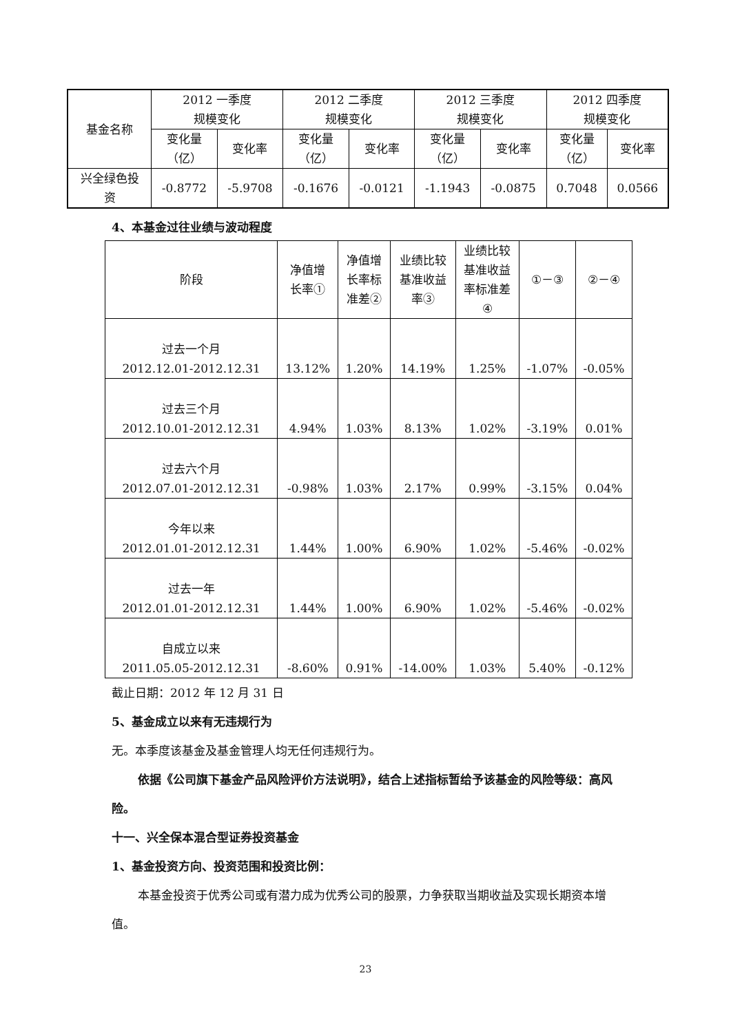| 基金名称 | 2012 一季度 规模变化 | | 2012 二季度 规模变化 | | 2012 三季度 规模变化 | | 2012 四季度 规模变化 | |
| --- | --- | --- | --- | --- | --- | --- | --- | --- |
| | 变化量 （亿） | 变化率 | 变化量 （亿） | 变化率 | 变化量 （亿） | 变化率 | 变化量 （亿） | 变化率 |
| 兴全绿色投 资 | -0.8772 | -5.9708 | -0.1676 | -0.0121 | -1.1943 | -0.0875 | 0.7048 | 0.0566 |
4、本基金过往业绩与波动程度
| 阶段 | 净值增 长率① | 净值增 长率标 准差② | 业绩比较 基准收益 率③ | 业绩比较 基准收益 率标准差 ④ | ①－③ | ②－④ |
| --- | --- | --- | --- | --- | --- | --- |
| 过去一个月 2012.12.01-2012.12.31 | 13.12% | 1.20% | 14.19% | 1.25% | -1.07% | -0.05% |
| 过去三个月 2012.10.01-2012.12.31 | 4.94% | 1.03% | 8.13% | 1.02% | -3.19% | 0.01% |
| 过去六个月 2012.07.01-2012.12.31 | -0.98% | 1.03% | 2.17% | 0.99% | -3.15% | 0.04% |
| 今年以来 2012.01.01-2012.12.31 | 1.44% | 1.00% | 6.90% | 1.02% | -5.46% | -0.02% |
| 过去一年 2012.01.01-2012.12.31 | 1.44% | 1.00% | 6.90% | 1.02% | -5.46% | -0.02% |
| 自成立以来 2011.05.05-2012.12.31 | -8.60% | 0.91% | -14.00% | 1.03% | 5.40% | -0.12% |
截止日期：2012 年 12 月 31 日
5、基金成立以来有无违规行为
无。本季度该基金及基金管理人均无任何违规行为。
依据《公司旗下基金产品风险评价方法说明》，结合上述指标暂给予该基金的风险等级：高风险。
十一、兴全保本混合型证券投资基金
1、基金投资方向、投资范围和投资比例：
本基金投资于优秀公司或有潜力成为优秀公司的股票，力争获取当期收益及实现长期资本增值。
23